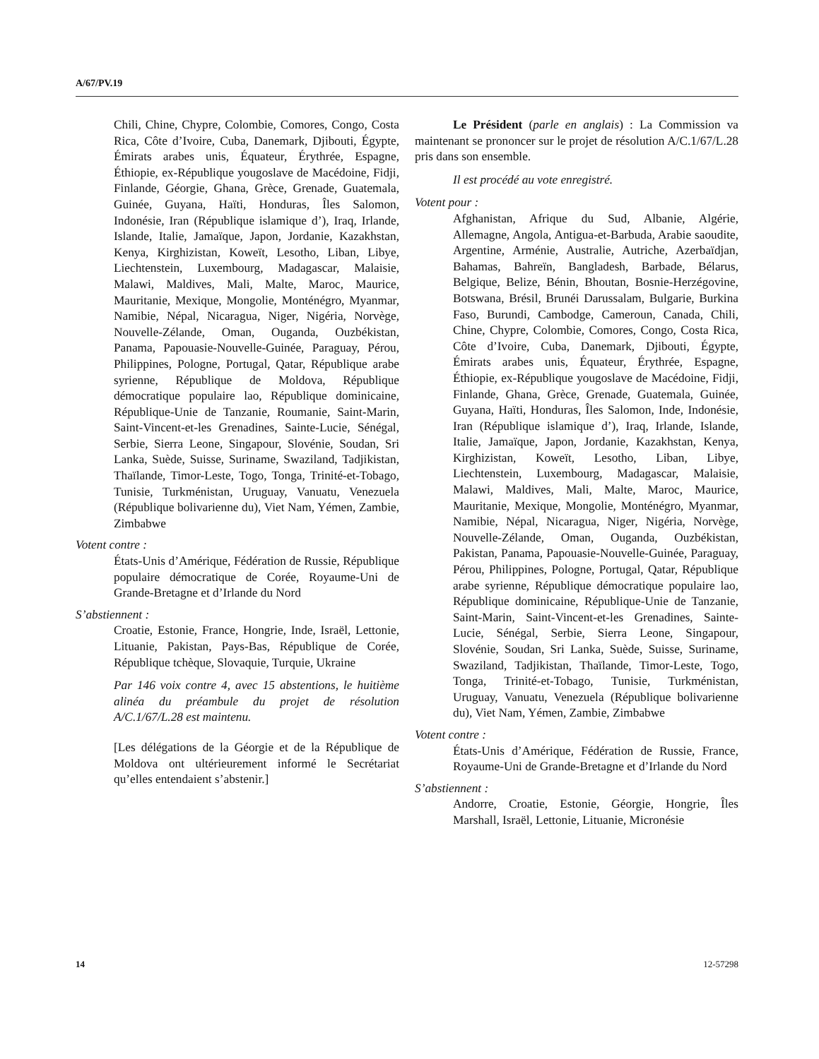A/67/PV.19
Chili, Chine, Chypre, Colombie, Comores, Congo, Costa Rica, Côte d’Ivoire, Cuba, Danemark, Djibouti, Égypte, Émirats arabes unis, Équateur, Érythrée, Espagne, Éthiopie, ex-République yougoslave de Macédoine, Fidji, Finlande, Géorgie, Ghana, Grèce, Grenade, Guatemala, Guinée, Guyana, Haïti, Honduras, Îles Salomon, Indonésie, Iran (République islamique d’), Iraq, Irlande, Islande, Italie, Jamaïque, Japon, Jordanie, Kazakhstan, Kenya, Kirghizistan, Koweït, Lesotho, Liban, Libye, Liechtenstein, Luxembourg, Madagascar, Malaisie, Malawi, Maldives, Mali, Malte, Maroc, Maurice, Mauritanie, Mexique, Mongolie, Monténégro, Myanmar, Namibie, Népal, Nicaragua, Niger, Nigéria, Norvège, Nouvelle-Zélande, Oman, Ouganda, Ouzbékistan, Panama, Papouasie-Nouvelle-Guinée, Paraguay, Pérou, Philippines, Pologne, Portugal, Qatar, République arabe syrienne, République de Moldova, République démocratique populaire lao, République dominicaine, République-Unie de Tanzanie, Roumanie, Saint-Marin, Saint-Vincent-et-les Grenadines, Sainte-Lucie, Sénégal, Serbie, Sierra Leone, Singapour, Slovénie, Soudan, Sri Lanka, Suède, Suisse, Suriname, Swaziland, Tadjikistan, Thaïlande, Timor-Leste, Togo, Tonga, Trinité-et-Tobago, Tunisie, Turkménistan, Uruguay, Vanuatu, Venezuela (République bolivarienne du), Viet Nam, Yémen, Zambie, Zimbabwe
Votent contre :
États-Unis d’Amérique, Fédération de Russie, République populaire démocratique de Corée, Royaume-Uni de Grande-Bretagne et d’Irlande du Nord
S’abstiennent :
Croatie, Estonie, France, Hongrie, Inde, Israël, Lettonie, Lituanie, Pakistan, Pays-Bas, République de Corée, République tchèque, Slovaquie, Turquie, Ukraine
Par 146 voix contre 4, avec 15 abstentions, le huitième alinéa du préambule du projet de résolution A/C.1/67/L.28 est maintenu.
[Les délégations de la Géorgie et de la République de Moldova ont ultérieurement informé le Secrétariat qu’elles entendaient s’abstenir.]
Le Président (parle en anglais) : La Commission va maintenant se prononcer sur le projet de résolution A/C.1/67/L.28 pris dans son ensemble.
Il est procédé au vote enregistré.
Votent pour :
Afghanistan, Afrique du Sud, Albanie, Algérie, Allemagne, Angola, Antigua-et-Barbuda, Arabie saoudite, Argentine, Arménie, Australie, Autriche, Azerbaïdjan, Bahamas, Bahreïn, Bangladesh, Barbade, Bélarus, Belgique, Belize, Bénin, Bhoutan, Bosnie-Herzégovine, Botswana, Brésil, Brunéi Darussalam, Bulgarie, Burkina Faso, Burundi, Cambodge, Cameroun, Canada, Chili, Chine, Chypre, Colombie, Comores, Congo, Costa Rica, Côte d’Ivoire, Cuba, Danemark, Djibouti, Égypte, Émirats arabes unis, Équateur, Érythrée, Espagne, Éthiopie, ex-République yougoslave de Macédoine, Fidji, Finlande, Ghana, Grèce, Grenade, Guatemala, Guinée, Guyana, Haïti, Honduras, Îles Salomon, Inde, Indonésie, Iran (République islamique d’), Iraq, Irlande, Islande, Italie, Jamaïque, Japon, Jordanie, Kazakhstan, Kenya, Kirghizistan, Koweït, Lesotho, Liban, Libye, Liechtenstein, Luxembourg, Madagascar, Malaisie, Malawi, Maldives, Mali, Malte, Maroc, Maurice, Mauritanie, Mexique, Mongolie, Monténégro, Myanmar, Namibie, Népal, Nicaragua, Niger, Nigéria, Norvège, Nouvelle-Zélande, Oman, Ouganda, Ouzbékistan, Pakistan, Panama, Papouasie-Nouvelle-Guinée, Paraguay, Pérou, Philippines, Pologne, Portugal, Qatar, République arabe syrienne, République démocratique populaire lao, République dominicaine, République-Unie de Tanzanie, Saint-Marin, Saint-Vincent-et-les Grenadines, Sainte-Lucie, Sénégal, Serbie, Sierra Leone, Singapour, Slovénie, Soudan, Sri Lanka, Suède, Suisse, Suriname, Swaziland, Tadjikistan, Thaïlande, Timor-Leste, Togo, Tonga, Trinité-et-Tobago, Tunisie, Turkménistan, Uruguay, Vanuatu, Venezuela (République bolivarienne du), Viet Nam, Yémen, Zambie, Zimbabwe
Votent contre :
États-Unis d’Amérique, Fédération de Russie, France, Royaume-Uni de Grande-Bretagne et d’Irlande du Nord
S’abstiennent :
Andorre, Croatie, Estonie, Géorgie, Hongrie, Îles Marshall, Israël, Lettonie, Lituanie, Micronésie
14 12-57298